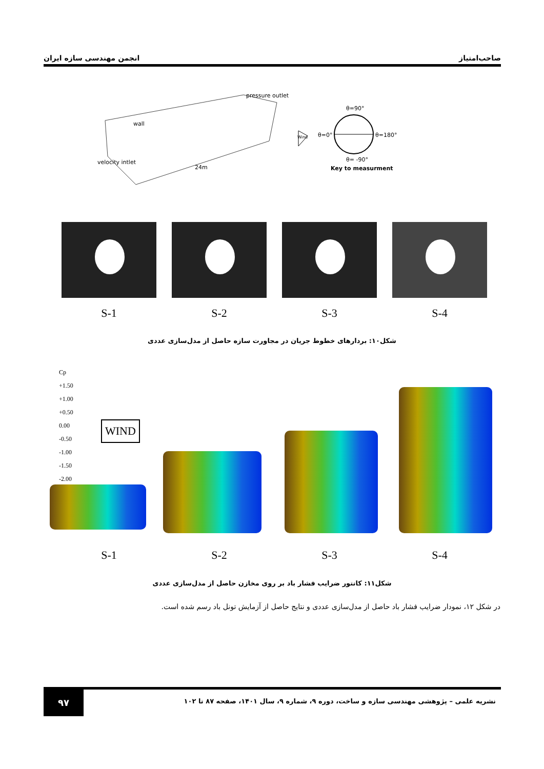صاحب‌امتیاز انجمن مهندسی سازه ایران
wall
pressure outlet
velocity intlet
24m
Wind
θ=0°
θ=90°
θ=180°
θ= -90°
Key to measurment
S-1 S-2 S-3 S-4
شکل۱۰: بردارهای خطوط جریان در مجاورت سازه حاصل از مدل‌سازی عددی
Cp
+1.50
+1.00
+0.50
0.00
-0.50
-1.00
-1.50
-2.00
WIND
S-1 S-2 S-3 S-4
شکل۱۱: کانتور ضرایب فشار باد بر روی مخازن حاصل از مدل‌سازی عددی
در شکل ۱۲، نمودار ضرایب فشار باد حاصل از مدل‌سازی عددی و نتایج حاصل از آزمایش تونل باد رسم شده است.
نشریه علمی – پژوهشی مهندسی سازه و ساخت، دوره ۹، شماره ۹، سال ۱۴۰۱، صفحه ۸۷ تا ۱۰۲
۹۷